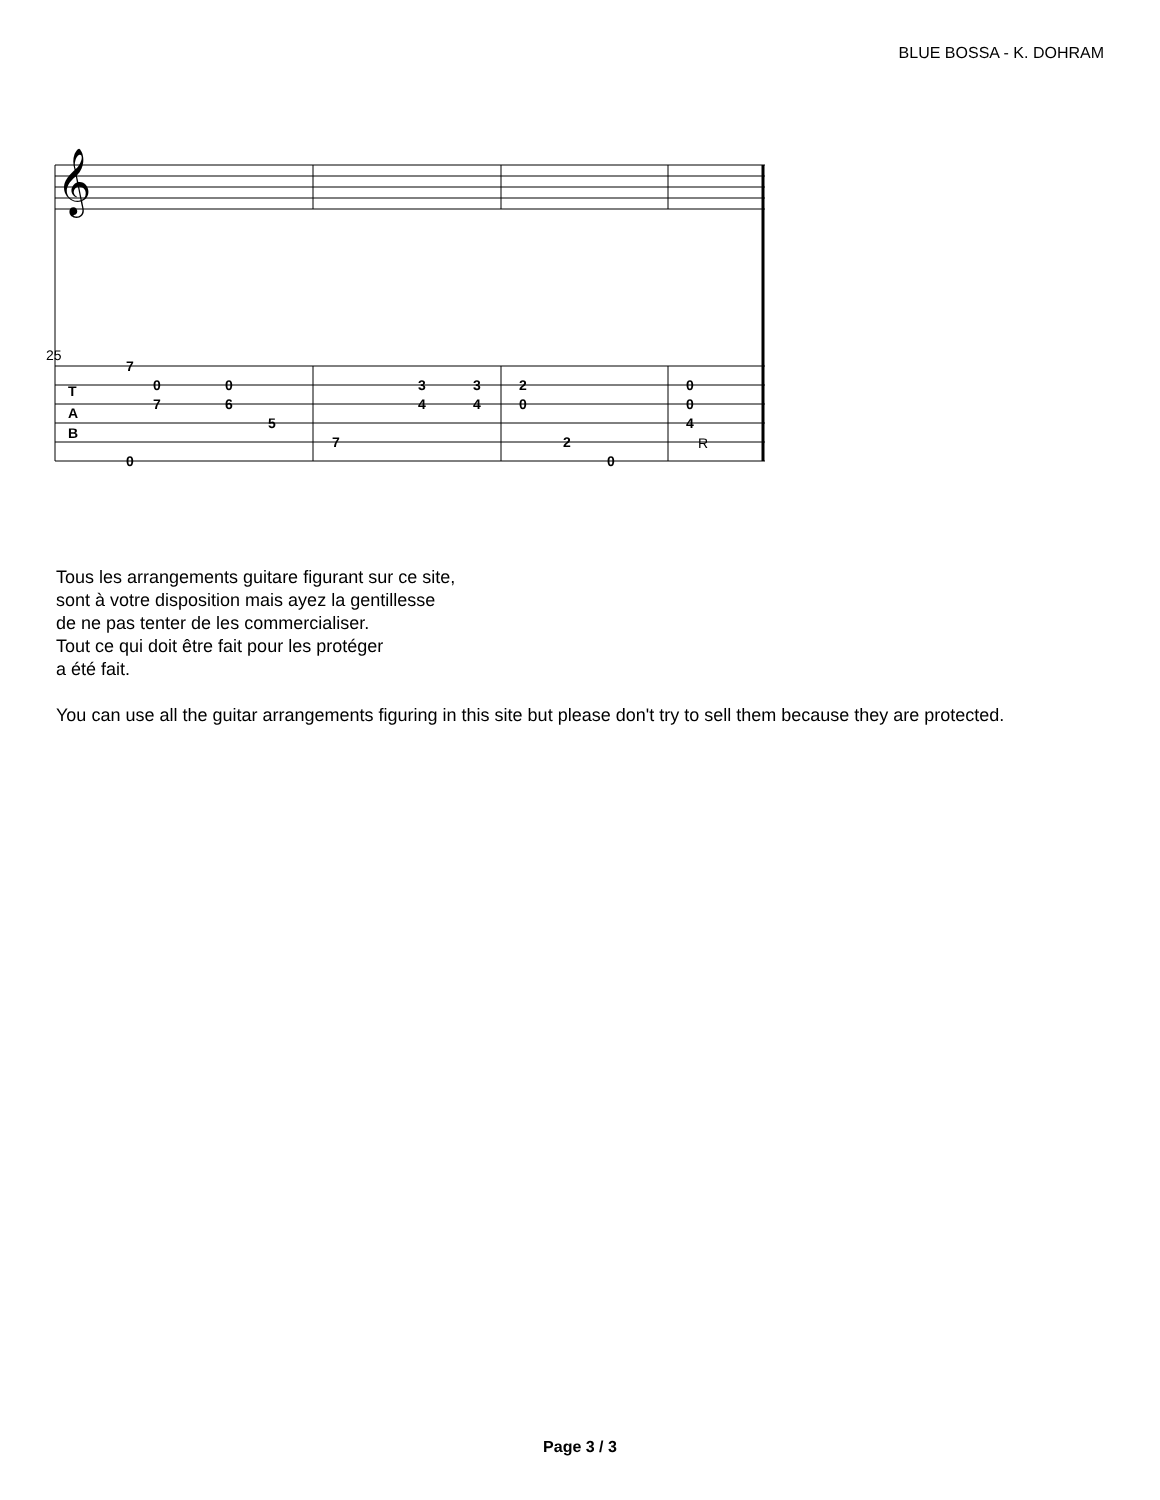BLUE BOSSA - K. DOHRAM
25
T
A
B
7
0
7
0
0
6
5
7
3
4
3
4
2
0
2
0
0
0
4
R
𝄞
Tous les arrangements guitare figurant sur ce site,
sont à votre disposition mais ayez la gentillesse
de ne pas tenter de les commercialiser.
Tout ce qui doit être fait pour les protéger
a été fait.
You can use all the guitar arrangements figuring in this site but please don't try to sell them because they are protected.
Page 3 / 3